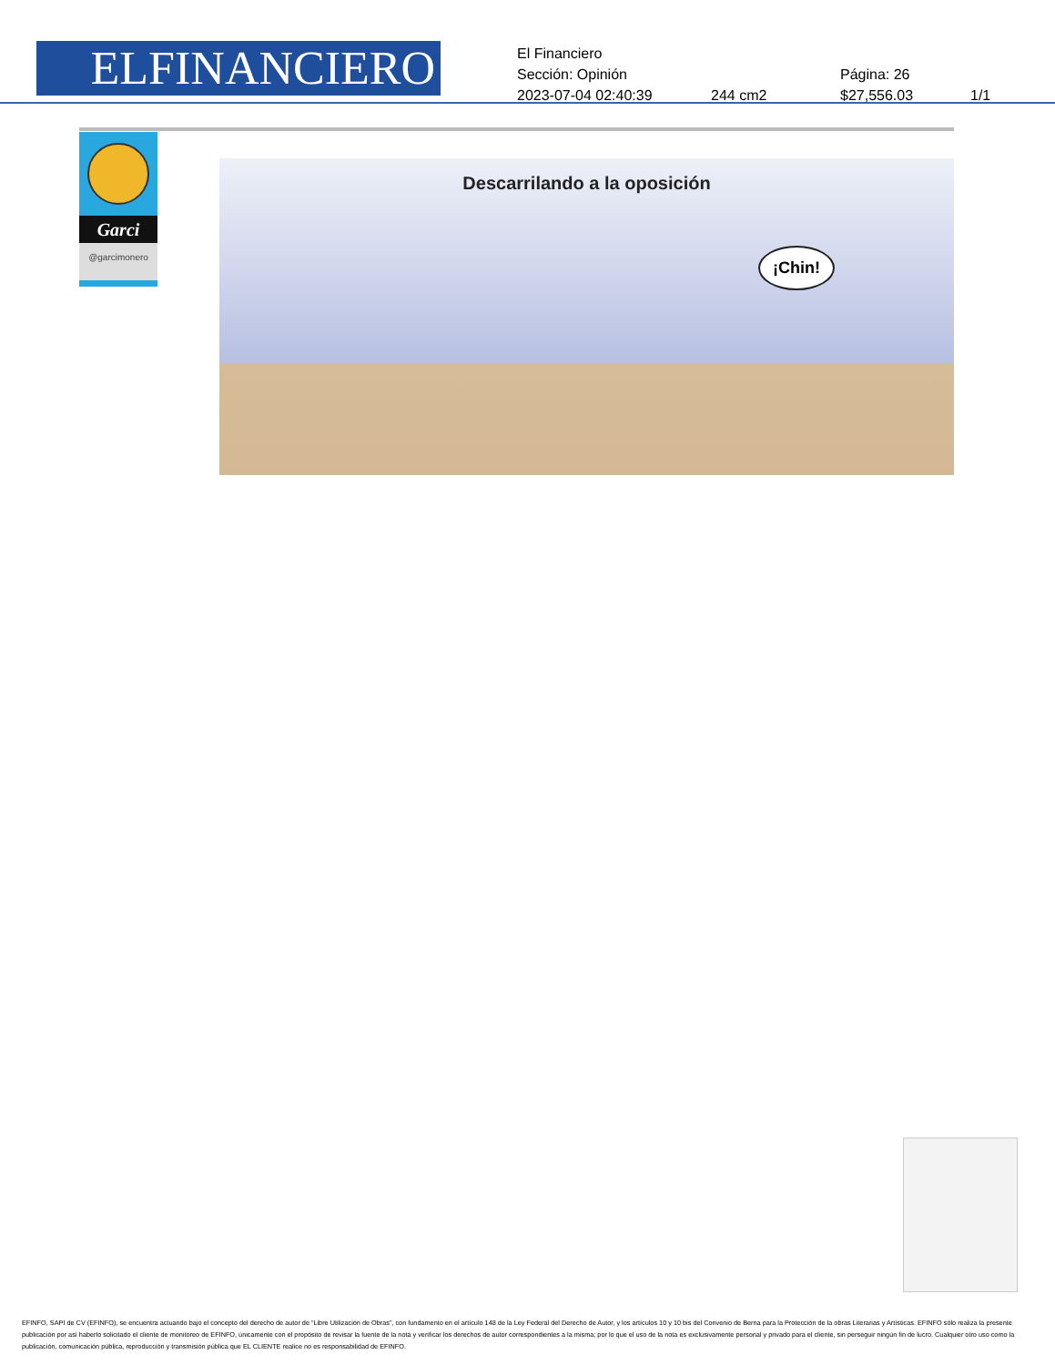ELFINANCIERO
El Financiero
Sección: Opinión Página: 26
2023-07-04 02:40:39 244 cm2 $27,556.03 1/1
Garci
@garcimonero
Descarrilando a la oposición
¡Chin!
EFINFO, SAPI de CV (EFINFO), se encuentra actuando bajo el concepto del derecho de autor de “Libre Utilización de Obras”, con fundamento en el artículo 148 de la Ley Federal del Derecho de Autor, y los artículos 10 y 10 bis del Convenio de Berna para la Protección de la obras Literarias y Artísticas. EFINFO sólo realiza la presente publicación por así haberlo solicitado el cliente de monitoreo de EFINFO, únicamente con el propósito de revisar la fuente de la nota y verificar los derechos de autor correspondientes a la misma; por lo que el uso de la nota es exclusivamente personal y privado para el cliente, sin perseguir ningún fin de lucro. Cualquier otro uso como la publicación, comunicación pública, reproducción y transmisión pública que EL CLIENTE realice no es responsabilidad de EFINFO.